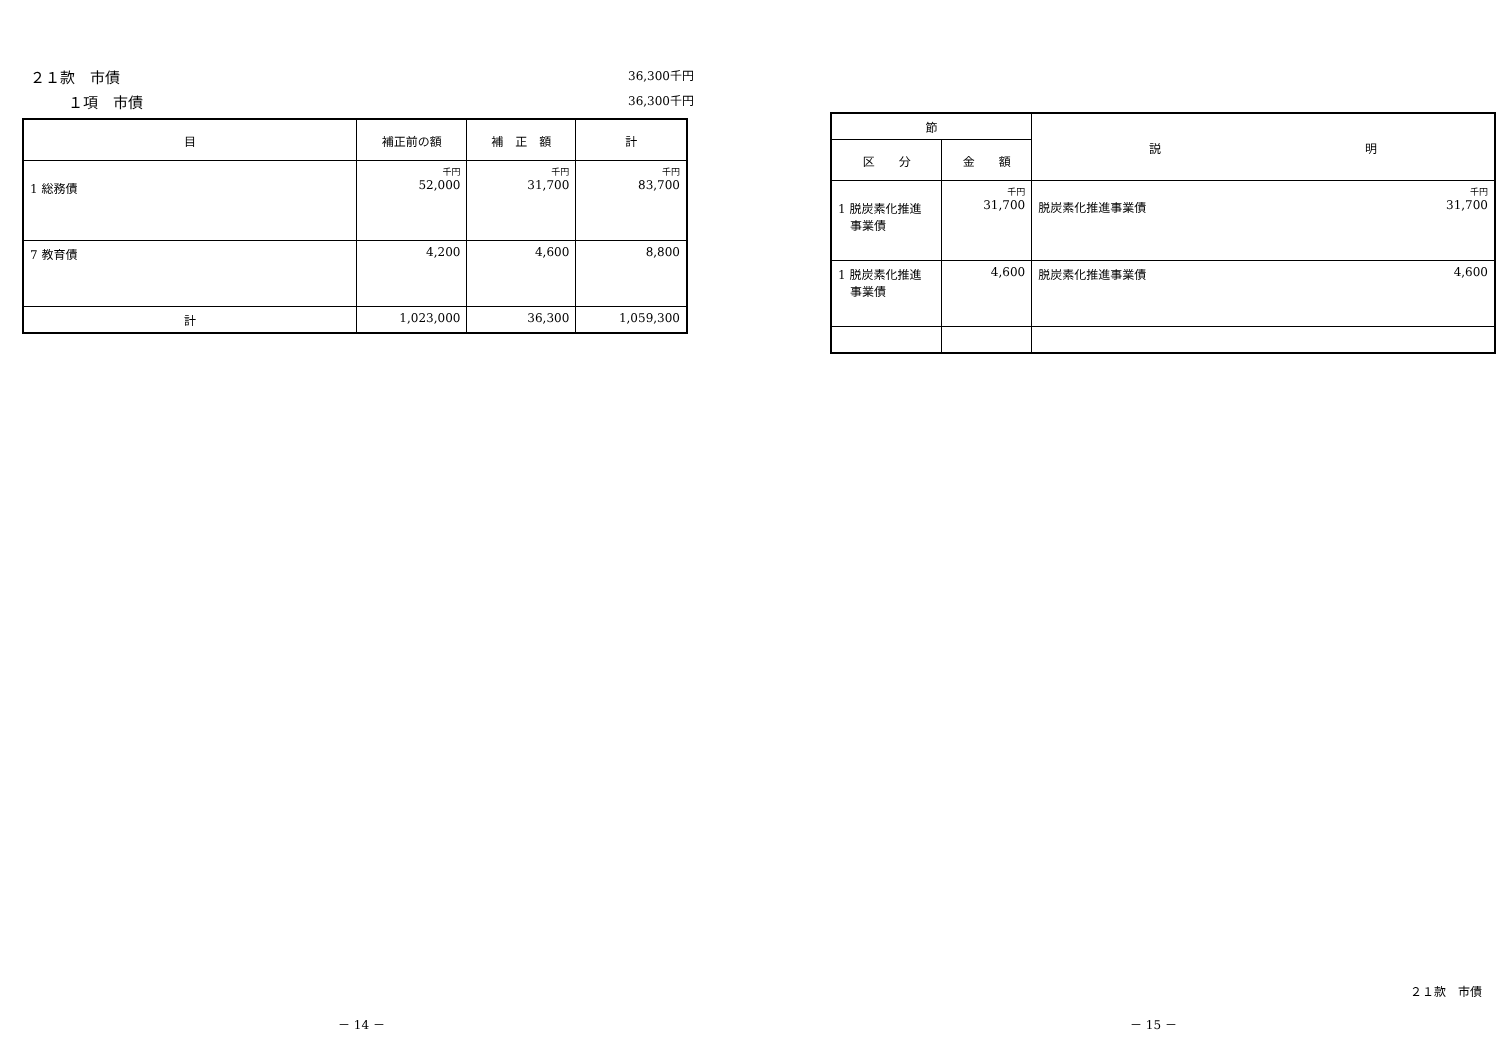２１款　市債 36,300千円
１項　市債 36,300千円
| 目 | 補正前の額 | 補 正 額 | 計 |
| --- | --- | --- | --- |
| 1 総務債 | 千円 52,000 | 千円 31,700 | 千円 83,700 |
| 7 教育債 | 4,200 | 4,600 | 8,800 |
| 計 | 1,023,000 | 36,300 | 1,059,300 |
| 節 | | 説 明 |
| --- | --- | --- |
| 区 分 | 金 額 | |
| 1 脱炭素化推進 事業債 | 千円 31,700 | 千円 脱炭素化推進事業債 31,700 |
| 1 脱炭素化推進 事業債 | 4,600 | 脱炭素化推進事業債 4,600 |
２１款　市債
－ 14 － － 15 －